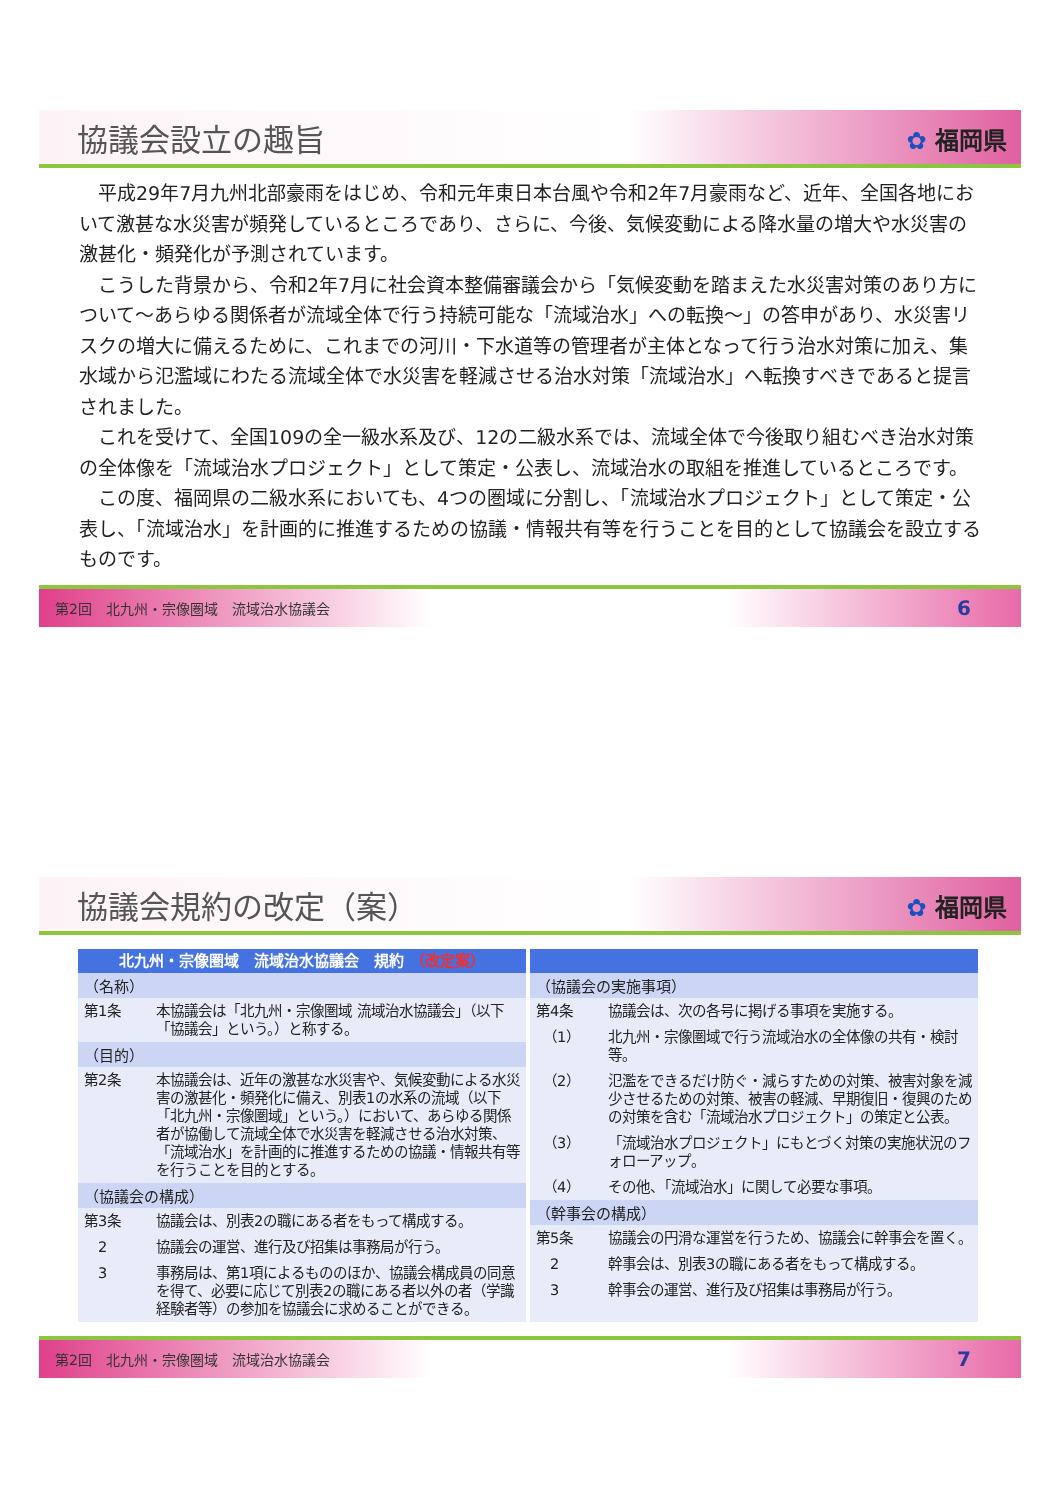協議会設立の趣旨
✿ 福岡県
平成29年7月九州北部豪雨をはじめ、令和元年東日本台風や令和2年7月豪雨など、近年、全国各地において激甚な水災害が頻発しているところであり、さらに、今後、気候変動による降水量の増大や水災害の激甚化・頻発化が予測されています。
こうした背景から、令和2年7月に社会資本整備審議会から「気候変動を踏まえた水災害対策のあり方について～あらゆる関係者が流域全体で行う持続可能な「流域治水」への転換～」の答申があり、水災害リスクの増大に備えるために、これまでの河川・下水道等の管理者が主体となって行う治水対策に加え、集水域から氾濫域にわたる流域全体で水災害を軽減させる治水対策「流域治水」へ転換すべきであると提言されました。
これを受けて、全国109の全一級水系及び、12の二級水系では、流域全体で今後取り組むべき治水対策の全体像を「流域治水プロジェクト」として策定・公表し、流域治水の取組を推進しているところです。
この度、福岡県の二級水系においても、4つの圏域に分割し、「流域治水プロジェクト」として策定・公表し、「流域治水」を計画的に推進するための協議・情報共有等を行うことを目的として協議会を設立するものです。
第2回　北九州・宗像圏域　流域治水協議会 6
協議会規約の改定（案）
✿ 福岡県
北九州・宗像圏域　流域治水協議会　規約 （改定案）
（名称）
第1条 本協議会は「北九州・宗像圏域 流域治水協議会」（以下「協議会」という。）と称する。
（目的）
第2条 本協議会は、近年の激甚な水災害や、気候変動による水災害の激甚化・頻発化に備え、別表1の水系の流域（以下「北九州・宗像圏域」という。）において、あらゆる関係者が協働して流域全体で水災害を軽減させる治水対策、「流域治水」を計画的に推進するための協議・情報共有等を行うことを目的とする。
（協議会の構成）
第3条 協議会は、別表2の職にある者をもって構成する。
　2 協議会の運営、進行及び招集は事務局が行う。
　3 事務局は、第1項によるもののほか、協議会構成員の同意を得て、必要に応じて別表2の職にある者以外の者（学識経験者等）の参加を協議会に求めることができる。
（協議会の実施事項）
第4条 協議会は、次の各号に掲げる事項を実施する。
　（1） 北九州・宗像圏域で行う流域治水の全体像の共有・検討等。
　（2） 氾濫をできるだけ防ぐ・減らすための対策、被害対象を減少させるための対策、被害の軽減、早期復旧・復興のための対策を含む「流域治水プロジェクト」の策定と公表。
　（3） 「流域治水プロジェクト」にもとづく対策の実施状況のフォローアップ。
　（4） その他、「流域治水」に関して必要な事項。
（幹事会の構成）
第5条 協議会の円滑な運営を行うため、協議会に幹事会を置く。
　2 幹事会は、別表3の職にある者をもって構成する。
　3 幹事会の運営、進行及び招集は事務局が行う。
第2回　北九州・宗像圏域　流域治水協議会 7